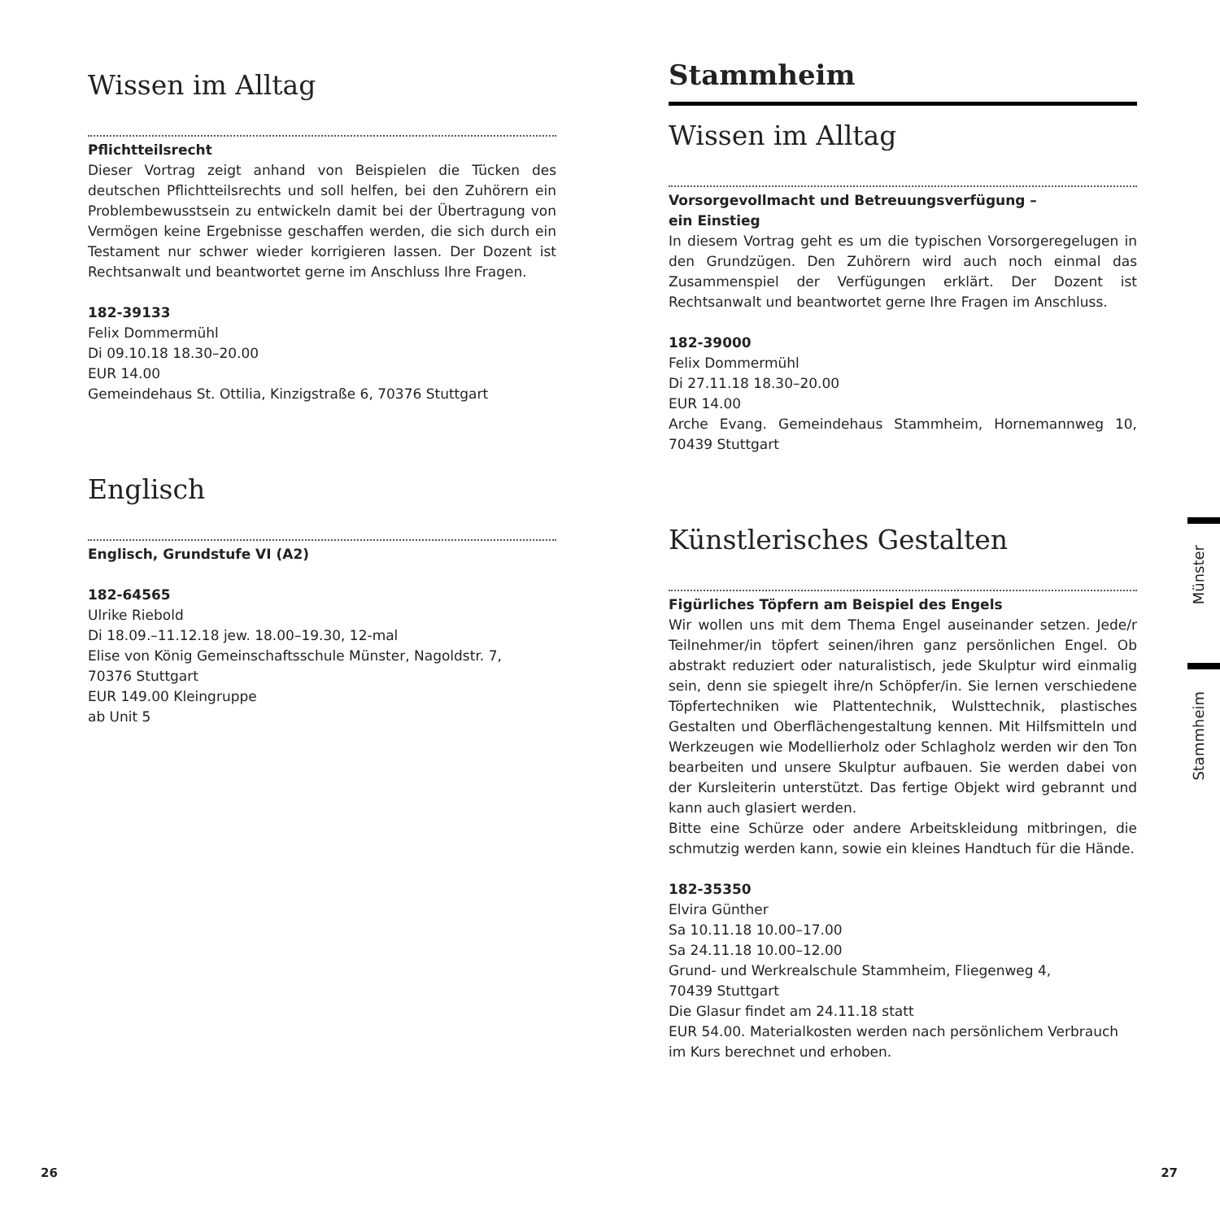Wissen im Alltag
Pflichtteilsrecht
Dieser Vortrag zeigt anhand von Beispielen die Tücken des deutschen Pflichtteilsrechts und soll helfen, bei den Zuhörern ein Problembewusstsein zu entwickeln damit bei der Übertragung von Vermögen keine Ergebnisse geschaffen werden, die sich durch ein Testament nur schwer wieder korrigieren lassen. Der Dozent ist Rechtsanwalt und beantwortet gerne im Anschluss Ihre Fragen.
182-39133
Felix Dommermühl
Di 09.10.18 18.30–20.00
EUR 14.00
Gemeindehaus St. Ottilia, Kinzigstraße 6, 70376 Stuttgart
Englisch
Englisch, Grundstufe VI (A2)
182-64565
Ulrike Riebold
Di 18.09.–11.12.18 jew. 18.00–19.30, 12-mal
Elise von König Gemeinschaftsschule Münster, Nagoldstr. 7,
70376 Stuttgart
EUR 149.00 Kleingruppe
ab Unit 5
Stammheim
Wissen im Alltag
Vorsorgevollmacht und Betreuungsverfügung –
ein Einstieg
In diesem Vortrag geht es um die typischen Vorsorgeregelugen in den Grundzügen. Den Zuhörern wird auch noch einmal das Zusammenspiel der Verfügungen erklärt. Der Dozent ist Rechtsanwalt und beantwortet gerne Ihre Fragen im Anschluss.
182-39000
Felix Dommermühl
Di 27.11.18 18.30–20.00
EUR 14.00
Arche Evang. Gemeindehaus Stammheim, Hornemannweg 10, 70439 Stuttgart
Künstlerisches Gestalten
Figürliches Töpfern am Beispiel des Engels
Wir wollen uns mit dem Thema Engel auseinander setzen. Jede/r Teilnehmer/in töpfert seinen/ihren ganz persönlichen Engel. Ob abstrakt reduziert oder naturalistisch, jede Skulptur wird einmalig sein, denn sie spiegelt ihre/n Schöpfer/in. Sie lernen verschiedene Töpfertechniken wie Plattentechnik, Wulsttechnik, plastisches Gestalten und Oberflächengestaltung kennen. Mit Hilfsmitteln und Werkzeugen wie Modellierholz oder Schlagholz werden wir den Ton bearbeiten und unsere Skulptur aufbauen. Sie werden dabei von der Kursleiterin unterstützt. Das fertige Objekt wird gebrannt und kann auch glasiert werden.
Bitte eine Schürze oder andere Arbeitskleidung mitbringen, die schmutzig werden kann, sowie ein kleines Handtuch für die Hände.
182-35350
Elvira Günther
Sa 10.11.18 10.00–17.00
Sa 24.11.18 10.00–12.00
Grund- und Werkrealschule Stammheim, Fliegenweg 4,
70439 Stuttgart
Die Glasur findet am 24.11.18 statt
EUR 54.00. Materialkosten werden nach persönlichem Verbrauch im Kurs berechnet und erhoben.
Münster
Stammheim
26 27